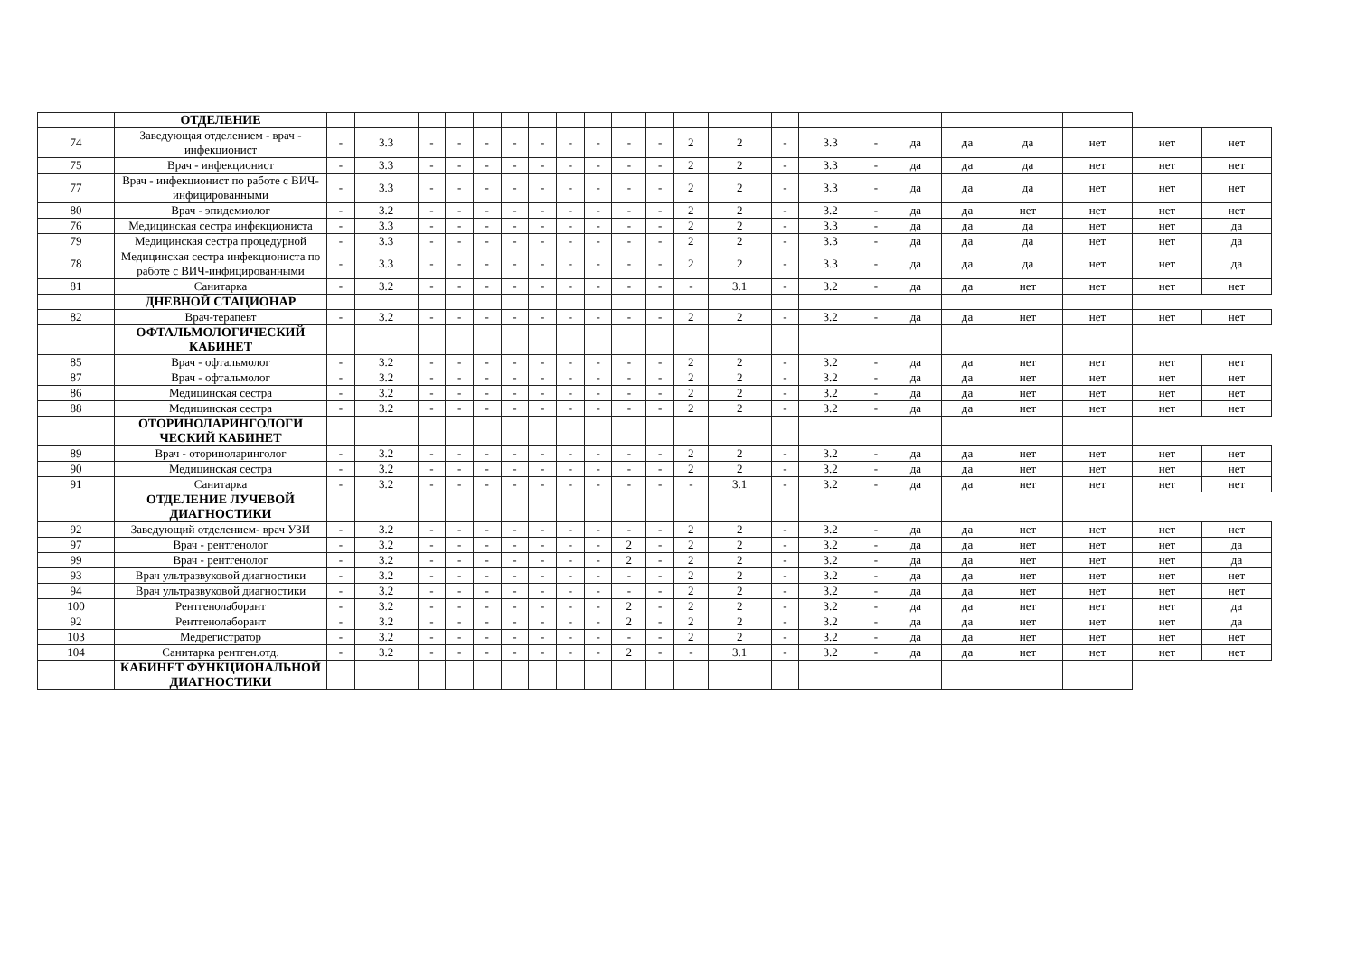| | ОТДЕЛЕНИЕ | | | | | | | | | | | | | | | | | | | | | | |
| 74 | Заведующая отделением - врач - инфекционист | - | 3.3 | - | - | - | - | - | - | - | - | - | 2 | 2 | - | 3.3 | - | да | да | да | нет | нет | нет |
| 75 | Врач - инфекционист | - | 3.3 | - | - | - | - | - | - | - | - | - | 2 | 2 | - | 3.3 | - | да | да | да | нет | нет | нет |
| 77 | Врач - инфекционист по работе с ВИЧ-инфицированными | - | 3.3 | - | - | - | - | - | - | - | - | - | 2 | 2 | - | 3.3 | - | да | да | да | нет | нет | нет |
| 80 | Врач - эпидемиолог | - | 3.2 | - | - | - | - | - | - | - | - | - | 2 | 2 | - | 3.2 | - | да | да | нет | нет | нет | нет |
| 76 | Медицинская сестра инфекциониста | - | 3.3 | - | - | - | - | - | - | - | - | - | 2 | 2 | - | 3.3 | - | да | да | да | нет | нет | да |
| 79 | Медицинская сестра процедурной | - | 3.3 | - | - | - | - | - | - | - | - | - | 2 | 2 | - | 3.3 | - | да | да | да | нет | нет | да |
| 78 | Медицинская сестра инфекциониста по работе с ВИЧ-инфицированными | - | 3.3 | - | - | - | - | - | - | - | - | - | 2 | 2 | - | 3.3 | - | да | да | да | нет | нет | да |
| 81 | Санитарка | - | 3.2 | - | - | - | - | - | - | - | - | - | - | 3.1 | - | 3.2 | - | да | да | нет | нет | нет | нет |
| | ДНЕВНОЙ СТАЦИОНАР | | | | | | | | | | | | | | | | | | | | | | |
| 82 | Врач-терапевт | - | 3.2 | - | - | - | - | - | - | - | - | - | 2 | 2 | - | 3.2 | - | да | да | нет | нет | нет | нет |
| | ОФТАЛЬМОЛОГИЧЕСКИЙ КАБИНЕТ | | | | | | | | | | | | | | | | | | | | | | |
| 85 | Врач - офтальмолог | - | 3.2 | - | - | - | - | - | - | - | - | - | 2 | 2 | - | 3.2 | - | да | да | нет | нет | нет | нет |
| 87 | Врач - офтальмолог | - | 3.2 | - | - | - | - | - | - | - | - | - | 2 | 2 | - | 3.2 | - | да | да | нет | нет | нет | нет |
| 86 | Медицинская сестра | - | 3.2 | - | - | - | - | - | - | - | - | - | 2 | 2 | - | 3.2 | - | да | да | нет | нет | нет | нет |
| 88 | Медицинская сестра | - | 3.2 | - | - | - | - | - | - | - | - | - | 2 | 2 | - | 3.2 | - | да | да | нет | нет | нет | нет |
| | ОТОРИНОЛАРИНГОЛОГИ ЧЕСКИЙ КАБИНЕТ | | | | | | | | | | | | | | | | | | | | | | |
| 89 | Врач - оториноларинголог | - | 3.2 | - | - | - | - | - | - | - | - | - | 2 | 2 | - | 3.2 | - | да | да | нет | нет | нет | нет |
| 90 | Медицинская сестра | - | 3.2 | - | - | - | - | - | - | - | - | - | 2 | 2 | - | 3.2 | - | да | да | нет | нет | нет | нет |
| 91 | Санитарка | - | 3.2 | - | - | - | - | - | - | - | - | - | - | 3.1 | - | 3.2 | - | да | да | нет | нет | нет | нет |
| | ОТДЕЛЕНИЕ ЛУЧЕВОЙ ДИАГНОСТИКИ | | | | | | | | | | | | | | | | | | | | | | |
| 92 | Заведующий отделением- врач УЗИ | - | 3.2 | - | - | - | - | - | - | - | - | - | 2 | 2 | - | 3.2 | - | да | да | нет | нет | нет | нет |
| 97 | Врач - рентгенолог | - | 3.2 | - | - | - | - | - | - | - | 2 | - | 2 | 2 | - | 3.2 | - | да | да | нет | нет | нет | да |
| 99 | Врач - рентгенолог | - | 3.2 | - | - | - | - | - | - | - | 2 | - | 2 | 2 | - | 3.2 | - | да | да | нет | нет | нет | да |
| 93 | Врач ультразвуковой диагностики | - | 3.2 | - | - | - | - | - | - | - | - | - | 2 | 2 | - | 3.2 | - | да | да | нет | нет | нет | нет |
| 94 | Врач ультразвуковой диагностики | - | 3.2 | - | - | - | - | - | - | - | - | - | 2 | 2 | - | 3.2 | - | да | да | нет | нет | нет | нет |
| 100 | Рентгенолаборант | - | 3.2 | - | - | - | - | - | - | - | 2 | - | 2 | 2 | - | 3.2 | - | да | да | нет | нет | нет | да |
| 92 | Рентгенолаборант | - | 3.2 | - | - | - | - | - | - | - | 2 | - | 2 | 2 | - | 3.2 | - | да | да | нет | нет | нет | да |
| 103 | Медрегистратор | - | 3.2 | - | - | - | - | - | - | - | - | - | 2 | 2 | - | 3.2 | - | да | да | нет | нет | нет | нет |
| 104 | Санитарка рентген.отд. | - | 3.2 | - | - | - | - | - | - | - | 2 | - | - | 3.1 | - | 3.2 | - | да | да | нет | нет | нет | нет |
| | КАБИНЕТ ФУНКЦИОНАЛЬНОЙ ДИАГНОСТИКИ | | | | | | | | | | | | | | | | | | | | | | |